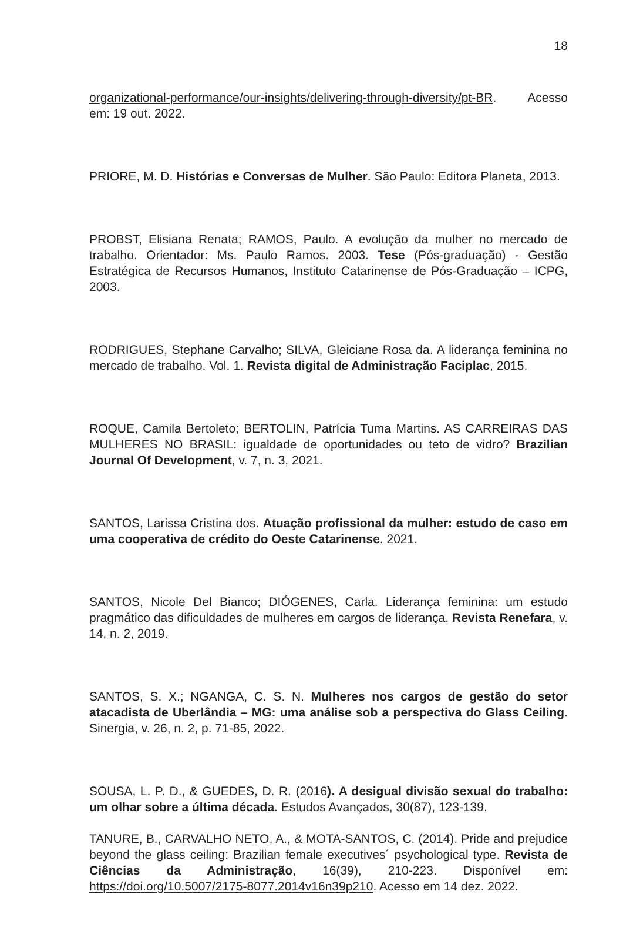18
organizational-performance/our-insights/delivering-through-diversity/pt-BR. Acesso em: 19 out. 2022.
PRIORE, M. D. Histórias e Conversas de Mulher. São Paulo: Editora Planeta, 2013.
PROBST, Elisiana Renata; RAMOS, Paulo. A evolução da mulher no mercado de trabalho. Orientador: Ms. Paulo Ramos. 2003. Tese (Pós-graduação) - Gestão Estratégica de Recursos Humanos, Instituto Catarinense de Pós-Graduação – ICPG, 2003.
RODRIGUES, Stephane Carvalho; SILVA, Gleiciane Rosa da. A liderança feminina no mercado de trabalho. Vol. 1. Revista digital de Administração Faciplac, 2015.
ROQUE, Camila Bertoleto; BERTOLIN, Patrícia Tuma Martins. AS CARREIRAS DAS MULHERES NO BRASIL: igualdade de oportunidades ou teto de vidro? Brazilian Journal Of Development, v. 7, n. 3, 2021.
SANTOS, Larissa Cristina dos. Atuação profissional da mulher: estudo de caso em uma cooperativa de crédito do Oeste Catarinense. 2021.
SANTOS, Nicole Del Bianco; DIÓGENES, Carla. Liderança feminina: um estudo pragmático das dificuldades de mulheres em cargos de liderança. Revista Renefara, v. 14, n. 2, 2019.
SANTOS, S. X.; NGANGA, C. S. N. Mulheres nos cargos de gestão do setor atacadista de Uberlândia – MG: uma análise sob a perspectiva do Glass Ceiling. Sinergia, v. 26, n. 2, p. 71-85, 2022.
SOUSA, L. P. D., & GUEDES, D. R. (2016). A desigual divisão sexual do trabalho: um olhar sobre a última década. Estudos Avançados, 30(87), 123-139.
TANURE, B., CARVALHO NETO, A., & MOTA-SANTOS, C. (2014). Pride and prejudice beyond the glass ceiling: Brazilian female executives´ psychological type. Revista de Ciências da Administração, 16(39), 210-223. Disponível em: https://doi.org/10.5007/2175-8077.2014v16n39p210. Acesso em 14 dez. 2022.